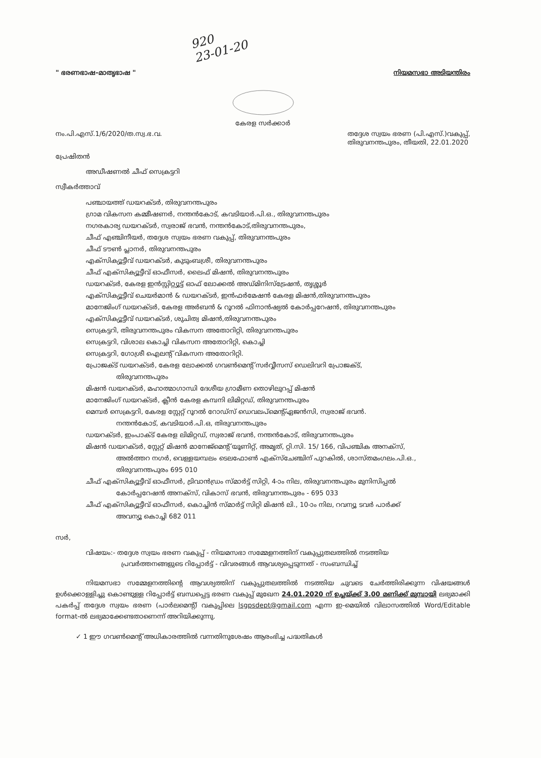920
23-01-20
" ഭരണഭാഷ-മാതൃഭാഷ " നിയമസഭാ അടിയന്തിരം
കേരള സർക്കാർ
നം.പി.എസ്.1/6/2020/ത.സ്വ.ഭ.വ. തദ്ദേശ സ്വയം ഭരണ (പി.എസ്.)വകുപ്പ്,
തിരുവനന്തപുരം, തീയതി, 22.01.2020
പ്രേഷിതൻ
അഡീഷണൽ ചീഫ് സെക്രട്ടറി
സ്വീകർത്താവ്
പഞ്ചായത്ത് ഡയറക്ടർ, തിരുവനന്തപുരം
ഗ്രാമ വികസന കമ്മീഷണർ, നന്തൻകോട്, കവടിയാർ.പി.ഒ., തിരുവനന്തപുരം
നഗരകാര്യ ഡയറക്ടർ, സ്വരാജ് ഭവൻ, നന്തൻകോട്,തിരുവനന്തപുരം,
ചീഫ് എഞ്ചിനീയർ, തദ്ദേശ സ്വയം ഭരണ വകുപ്പ്, തിരുവനന്തപുരം
ചീഫ് ടൗൺ പ്ലാനർ, തിരുവനന്തപുരം
എക്സിക്യൂട്ടീവ് ഡയറക്ടർ, കുടുംബശ്രീ, തിരുവനന്തപുരം
ചീഫ് എക്സിക്യൂട്ടീവ് ഓഫീസർ, ലൈഫ് മിഷൻ, തിരുവനന്തപുരം
ഡയറക്ടർ, കേരള ഇൻസ്റ്റിറ്റ്യൂട്ട് ഓഫ് ലോക്കൽ അഡ്മിനിസ്ട്രേഷൻ, തൃശ്ശൂർ
എക്സിക്യൂട്ടീവ് ചെയർമാൻ & ഡയറക്ടർ, ഇൻഫർമേഷൻ കേരള മിഷൻ,തിരുവനന്തപുരം
മാനേജിംഗ് ഡയറക്ടർ, കേരള അർബൻ & റൂറൽ ഫിനാൻഷ്യൽ കോർപ്പറേഷൻ, തിരുവനന്തപുരം
എക്സിക്യൂട്ടീവ് ഡയറക്ടർ, ശുചിത്വ മിഷൻ,തിരുവനന്തപുരം
സെക്രട്ടറി, തിരുവനന്തപുരം വികസന അതോറിറ്റി, തിരുവനന്തപുരം
സെക്രട്ടറി, വിശാല കൊച്ചി വികസന അതോറിറ്റി, കൊച്ചി
സെക്രട്ടറി, ഗോശ്രീ ഐലന്റ് വികസന അതോറിറ്റി.
പ്രോജക്ട് ഡയറക്ടർ, കേരള ലോക്കൽ ഗവൺമെന്റ് സർവ്വീസസ് ഡെലിവറി പ്രോജക്ട്,
തിരുവനന്തപുരം
മിഷൻ ഡയറക്ടർ, മഹാത്മാഗാന്ധി ദേശീയ ഗ്രാമീണ തൊഴിലുറപ്പ് മിഷൻ
മാനേജിംഗ് ഡയറക്ടർ, ക്ലീൻ കേരള കമ്പനി ലിമിറ്റഡ്, തിരുവനന്തപുരം
മെമ്പർ സെക്രട്ടറി, കേരള സ്റ്റേറ്റ് റൂറൽ റോഡ്സ് ഡെവലപ്മെന്റ്ഏജൻസി, സ്വരാജ് ഭവൻ.
നന്തൻകോട്, കവടിയാർ.പി.ഒ, തിരുവനന്തപുരം
ഡയറക്ടർ, ഇംപാക്ട് കേരള ലിമിറ്റഡ്, സ്വരാജ് ഭവൻ, നന്തൻകോട്, തിരുവനന്തപുരം
മിഷൻ ഡയറക്ടർ, സ്റ്റേറ്റ് മിഷൻ മാനേജ്മെന്റ് യൂണിറ്റ്, അമൃത്, റ്റി.സി. 15/ 166, വിപഞ്ചിക അനക്സ്,
അൽത്തറ നഗർ, വെള്ളയമ്പലം ടെലഫോൺ എക്സ്ചേഞ്ചിന് പുറകിൽ, ശാസ്തമംഗലം.പി.ഒ.,
തിരുവനന്തപുരം 695 010
ചീഫ് എക്സിക്യൂട്ടീവ് ഓഫീസർ, ട്രിവാൻഡ്രം സ്മാർട്ട് സിറ്റി, 4-ാം നില, തിരുവനന്തപുരം മുനിസിപ്പൽ
കോർപ്പറേഷൻ അനക്സ്, വികാസ് ഭവൻ, തിരുവനന്തപുരം - 695 033
ചീഫ് എക്സിക്യൂട്ടീവ് ഓഫീസർ, കൊച്ചിൻ സ്മാർട്ട് സിറ്റി മിഷൻ ലി., 10-ാം നില, റവന്യൂ ടവർ പാർക്ക്
അവന്യൂ കൊച്ചി 682 011
സർ,
വിഷയം:- തദ്ദേശ സ്വയം ഭരണ വകുപ്പ് - നിയമസഭാ സമ്മേളനത്തിന് വകുപ്പുതലത്തിൽ നടത്തിയ
പ്രവർത്തനങ്ങളുടെ റിപ്പോർട്ട് - വിവരങ്ങൾ ആവശ്യപ്പെടുന്നത് - സംബന്ധിച്ച്
നിയമസഭാ സമ്മേളനത്തിന്റെ ആവശ്യത്തിന് വകുപ്പുതലത്തിൽ നടത്തിയ ചുവടെ ചേർത്തിരിക്കുന്ന വിഷയങ്ങൾ ഉൾക്കൊള്ളിച്ചു കൊണ്ടുള്ള റിപ്പോർട്ട് ബന്ധപ്പെട്ട ഭരണ വകുപ്പ് മുഖേന 24.01.2020 ന് ഉച്ചയ്ക്ക് 3.00 മണിക്ക് മുമ്പായി ലഭ്യമാക്കി പകർപ്പ് തദ്ദേശ സ്വയം ഭരണ (പാർലമെന്റ്) വകുപ്പിലെ lsgpsdept@gmail.com എന്ന ഇ-മെയിൽ വിലാസത്തിൽ Word/Editable format-ൽ ലഭ്യമാക്കേണ്ടതാണെന്ന് അറിയിക്കുന്നു.
✓ 1 ഈ ഗവൺമെന്റ് അധികാരത്തിൽ വന്നതിനുശേഷം ആരംഭിച്ച പദ്ധതികൾ